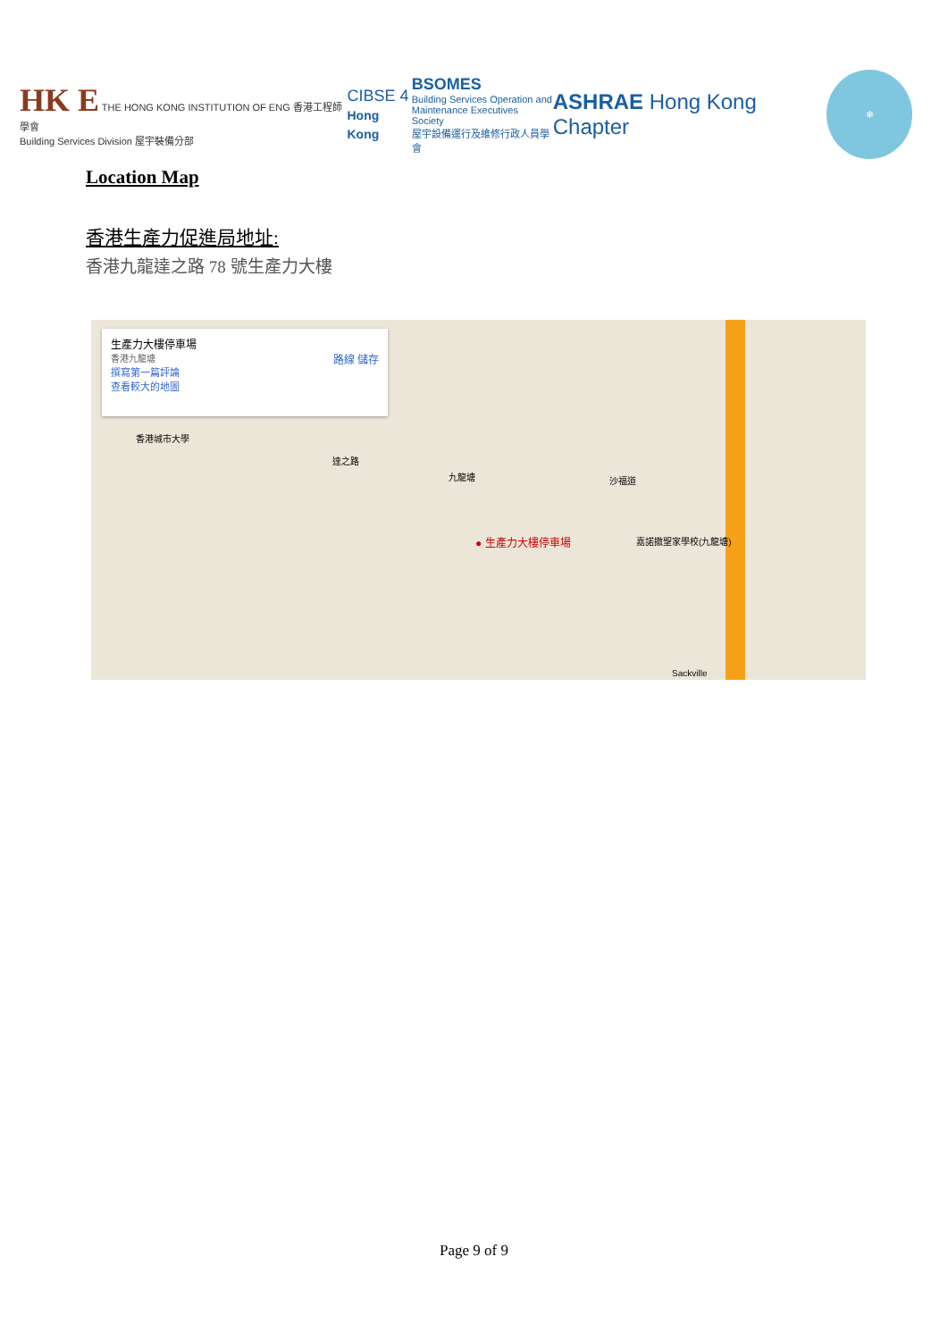HK E THE HONG KONG INSTITUTION OF ENG 香港工程師學會
Building Services Division 屋宇裝備分部
CIBSE 4
Hong Kong
BSOMES
Building Services Operation and
Maintenance Executives Society
屋宇設備運行及維修行政人員學會
ASHRAE Hong Kong Chapter
❄
Location Map
香港生產力促進局地址:
香港九龍達之路 78 號生產力大樓
生產力大樓停車場
香港九龍塘 路線 儲存
撰寫第一篇評論
查看較大的地圖
九龍塘 沙福道
達之路
香港城市大學
● 生產力大樓停車場 嘉諾撒聖家學校(九龍塘)
Sackville
Page 9 of 9